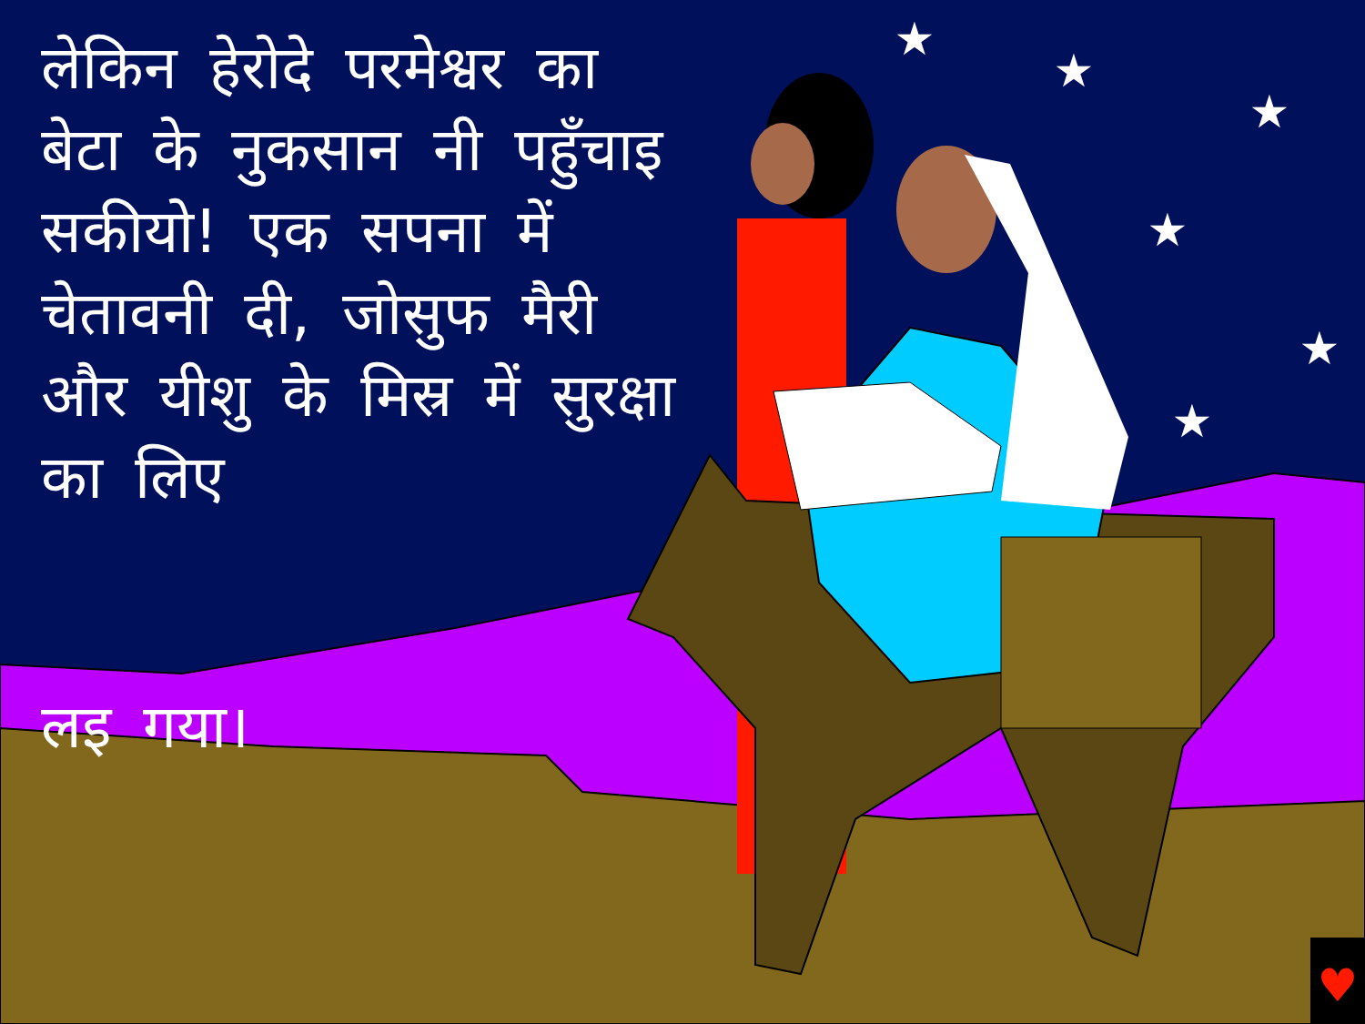♥
★
★
★
★
★
★
लेकिन हेरोदे परमेश्वर का बेटा के नुकसान नी पहुँचाइ सकीयो! एक सपना में चेतावनी दी, जोसुफ मैरी और यीशु के मिस्र में सुरक्षा का लिए
लइ गया।